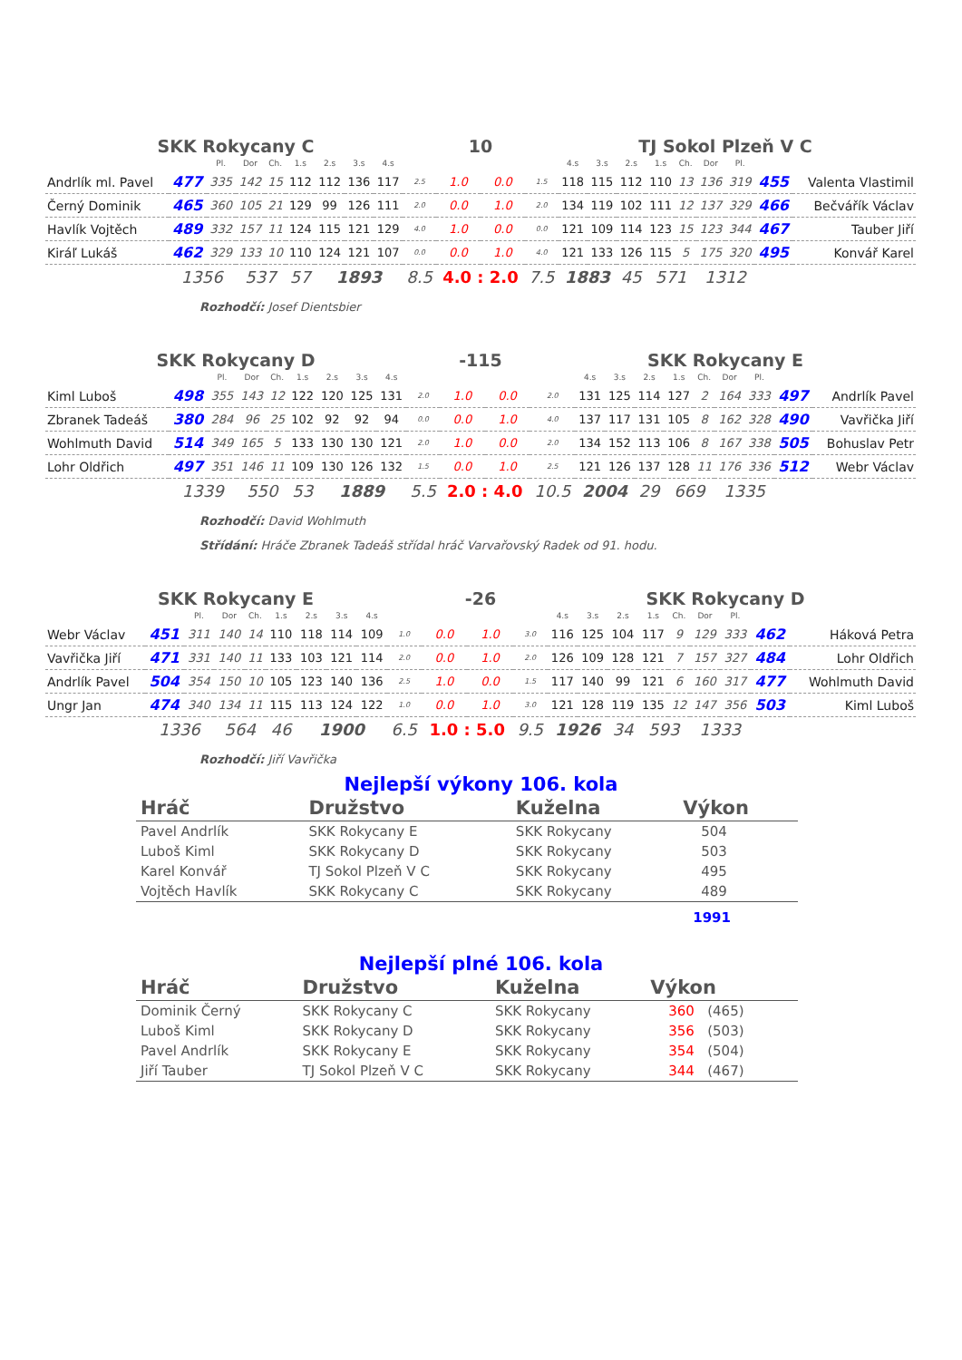SKK Rokycany C 10 TJ Sokol Plzeň V C
| | | Pl. | Dor | Ch. | 1.s | 2.s | 3.s | 4.s | | | | | 4.s | 3.s | 2.s | 1.s | Ch. | Dor | Pl. | | |
| Andrlík ml. Pavel | 477 | 335 | 142 | 15 | 112 | 112 | 136 | 117 | 2.5 | 1.0 | 0.0 | 1.5 | 118 | 115 | 112 | 110 | 13 | 136 | 319 | 455 | Valenta Vlastimil |
| Černý Dominik | 465 | 360 | 105 | 21 | 129 | 99 | 126 | 111 | 2.0 | 0.0 | 1.0 | 2.0 | 134 | 119 | 102 | 111 | 12 | 137 | 329 | 466 | Bečvářík Václav |
| Havlík Vojtěch | 489 | 332 | 157 | 11 | 124 | 115 | 121 | 129 | 4.0 | 1.0 | 0.0 | 0.0 | 121 | 109 | 114 | 123 | 15 | 123 | 344 | 467 | Tauber Jiří |
| Kiráľ Lukáš | 462 | 329 | 133 | 10 | 110 | 124 | 121 | 107 | 0.0 | 0.0 | 1.0 | 4.0 | 121 | 133 | 126 | 115 | 5 | 175 | 320 | 495 | Konvář Karel |
| | 1356 | | 537 | | 57 | 1893 | | | 8.5 | 4.0 : 2.0 | | 7.5 | 1883 | | 45 | 571 | | 1312 | | | |
Rozhodčí: Josef Dientsbier
SKK Rokycany D -115 SKK Rokycany E
| | | Pl. | Dor | Ch. | 1.s | 2.s | 3.s | 4.s | | | | | 4.s | 3.s | 2.s | 1.s | Ch. | Dor | Pl. | | |
| Kiml Luboš | 498 | 355 | 143 | 12 | 122 | 120 | 125 | 131 | 2.0 | 1.0 | 0.0 | 2.0 | 131 | 125 | 114 | 127 | 2 | 164 | 333 | 497 | Andrlík Pavel |
| Zbranek Tadeáš | 380 | 284 | 96 | 25 | 102 | 92 | 92 | 94 | 0.0 | 0.0 | 1.0 | 4.0 | 137 | 117 | 131 | 105 | 8 | 162 | 328 | 490 | Vavřička Jiří |
| Wohlmuth David | 514 | 349 | 165 | 5 | 133 | 130 | 130 | 121 | 2.0 | 1.0 | 0.0 | 2.0 | 134 | 152 | 113 | 106 | 8 | 167 | 338 | 505 | Bohuslav Petr |
| Lohr Oldřich | 497 | 351 | 146 | 11 | 109 | 130 | 126 | 132 | 1.5 | 0.0 | 1.0 | 2.5 | 121 | 126 | 137 | 128 | 11 | 176 | 336 | 512 | Webr Václav |
| | 1339 | | 550 | | 53 | 1889 | | | 5.5 | 2.0 : 4.0 | | 10.5 | 2004 | | 29 | 669 | | 1335 | | | |
Rozhodčí: David Wohlmuth
Střídání: Hráče Zbranek Tadeáš střídal hráč Varvařovský Radek od 91. hodu.
SKK Rokycany E -26 SKK Rokycany D
| | | Pl. | Dor | Ch. | 1.s | 2.s | 3.s | 4.s | | | | | 4.s | 3.s | 2.s | 1.s | Ch. | Dor | Pl. | | |
| Webr Václav | 451 | 311 | 140 | 14 | 110 | 118 | 114 | 109 | 1.0 | 0.0 | 1.0 | 3.0 | 116 | 125 | 104 | 117 | 9 | 129 | 333 | 462 | Háková Petra |
| Vavřička Jiří | 471 | 331 | 140 | 11 | 133 | 103 | 121 | 114 | 2.0 | 0.0 | 1.0 | 2.0 | 126 | 109 | 128 | 121 | 7 | 157 | 327 | 484 | Lohr Oldřich |
| Andrlík Pavel | 504 | 354 | 150 | 10 | 105 | 123 | 140 | 136 | 2.5 | 1.0 | 0.0 | 1.5 | 117 | 140 | 99 | 121 | 6 | 160 | 317 | 477 | Wohlmuth David |
| Ungr Jan | 474 | 340 | 134 | 11 | 115 | 113 | 124 | 122 | 1.0 | 0.0 | 1.0 | 3.0 | 121 | 128 | 119 | 135 | 12 | 147 | 356 | 503 | Kiml Luboš |
| | 1336 | | 564 | | 46 | 1900 | | | 6.5 | 1.0 : 5.0 | | 9.5 | 1926 | | 34 | 593 | | 1333 | | | |
Rozhodčí: Jiří Vavřička
Nejlepší výkony 106. kola
| Hráč | Družstvo | Kuželna | Výkon |
| --- | --- | --- | --- |
| Pavel Andrlík | SKK Rokycany E | SKK Rokycany | 504 |
| Luboš Kiml | SKK Rokycany D | SKK Rokycany | 503 |
| Karel Konvář | TJ Sokol Plzeň V C | SKK Rokycany | 495 |
| Vojtěch Havlík | SKK Rokycany C | SKK Rokycany | 489 |
| | | | 1991 |
Nejlepší plné 106. kola
| Hráč | Družstvo | Kuželna | Výkon |
| --- | --- | --- | --- |
| Dominik Černý | SKK Rokycany C | SKK Rokycany | 360 (465) |
| Luboš Kiml | SKK Rokycany D | SKK Rokycany | 356 (503) |
| Pavel Andrlík | SKK Rokycany E | SKK Rokycany | 354 (504) |
| Jiří Tauber | TJ Sokol Plzeň V C | SKK Rokycany | 344 (467) |